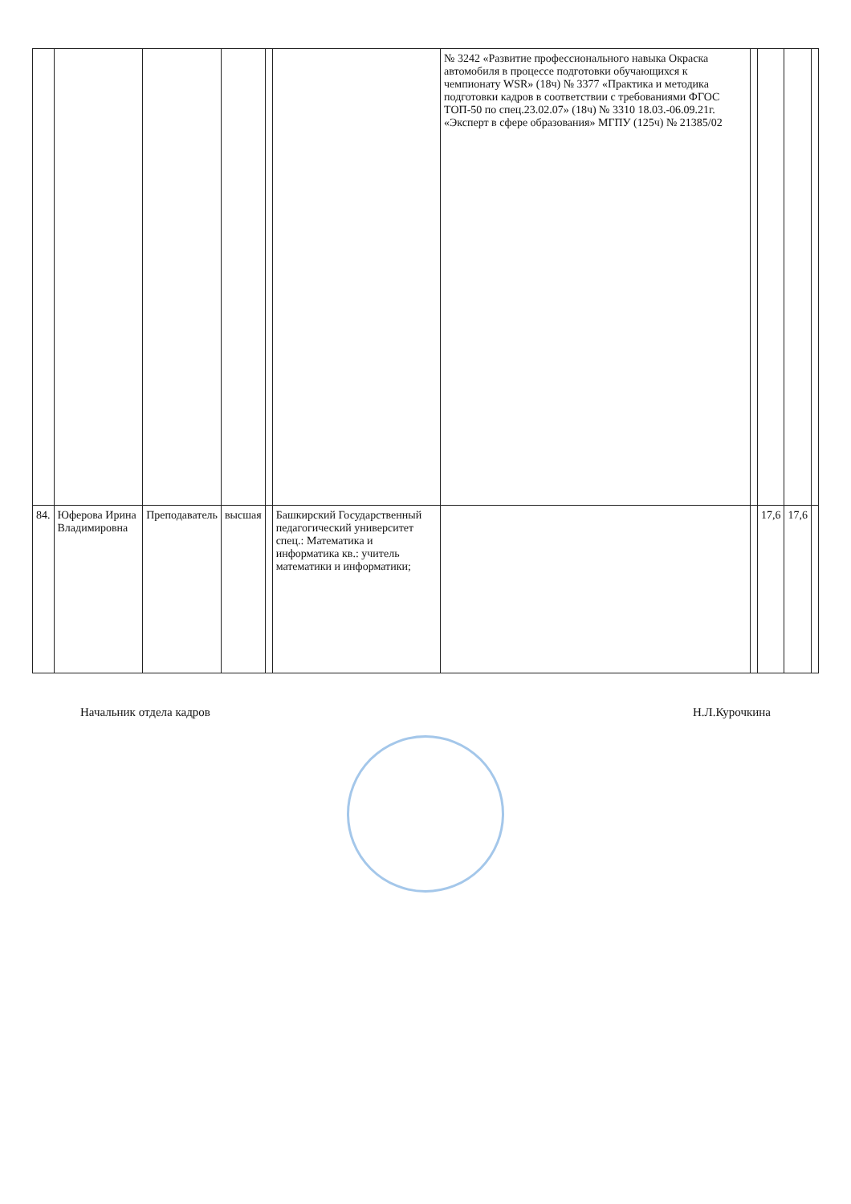| | | | | | | № 3242 «Развитие профессионального навыка Окраска автомобиля в процессе подготовки обучающихся к чемпионату WSR» (18ч) № 3377 «Практика и методика подготовки кадров в соответствии с требованиями ФГОС ТОП-50 по спец.23.02.07» (18ч) № 3310 18.03.-06.09.21г. «Эксперт в сфере образования» МГПУ (125ч) № 21385/02 | | | | |
| 84. | Юферова Ирина Владимировна | Преподаватель | высшая | | Башкирский Государственный педагогический университет спец.: Математика и информатика кв.: учитель математики и информатики; | | | 17,6 | 17,6 | |
Начальник отдела кадров Н.Л.Курочкина